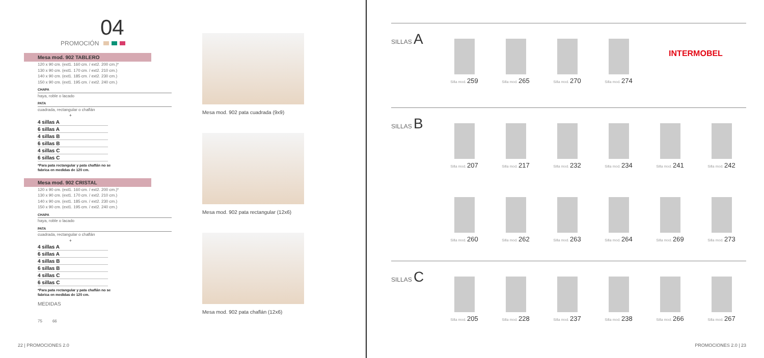04
PROMOCIÓN
Mesa mod. 902 TABLERO
120 x 90 cm. (ext1. 160 cm. / ext2. 200 cm.)*
130 x 90 cm. (ext1. 170 cm. / ext2. 210 cm.)
140 x 90 cm. (ext1. 185 cm. / ext2. 230 cm.)
150 x 90 cm. (ext1. 195 cm. / ext2. 240 cm.)
CHAPA
haya, roble o lacado
PATA
cuadrada, rectangular o chaflán
+
4 sillas A
6 sillas A
4 sillas B
6 sillas B
4 sillas C
6 sillas C
*Para pata rectangular y pata chaflán no se
fabrica en medidas de 120 cm.
Mesa mod. 902 CRISTAL
120 x 90 cm. (ext1. 160 cm. / ext2. 200 cm.)*
130 x 90 cm. (ext1. 170 cm. / ext2. 210 cm.)
140 x 90 cm. (ext1. 185 cm. / ext2. 230 cm.)
150 x 90 cm. (ext1. 195 cm. / ext2. 240 cm.)
CHAPA
haya, roble o lacado
PATA
cuadrada, rectangular o chaflán
+
4 sillas A
6 sillas A
4 sillas B
6 sillas B
4 sillas C
6 sillas C
*Para pata rectangular y pata chaflán no se
fabrica en medidas de 120 cm.
MEDIDAS
75 66
Mesa mod. 902 pata cuadrada (9x9)
Mesa mod. 902 pata rectangular (12x6)
Mesa mod. 902 pata chaflán (12x6)
22 | PROMOCIONES 2.0
SILLAS A
Silla mod. 259
Silla mod. 265
Silla mod. 270
Silla mod. 274
INTERMOBEL
SILLAS B
Silla mod. 207
Silla mod. 217
Silla mod. 232
Silla mod. 234
Silla mod. 241
Silla mod. 242
Silla mod. 260
Silla mod. 262
Silla mod. 263
Silla mod. 264
Silla mod. 269
Silla mod. 273
SILLAS C
Silla mod. 205
Silla mod. 228
Silla mod. 237
Silla mod. 238
Silla mod. 266
Silla mod. 267
PROMOCIONES 2.0 | 23